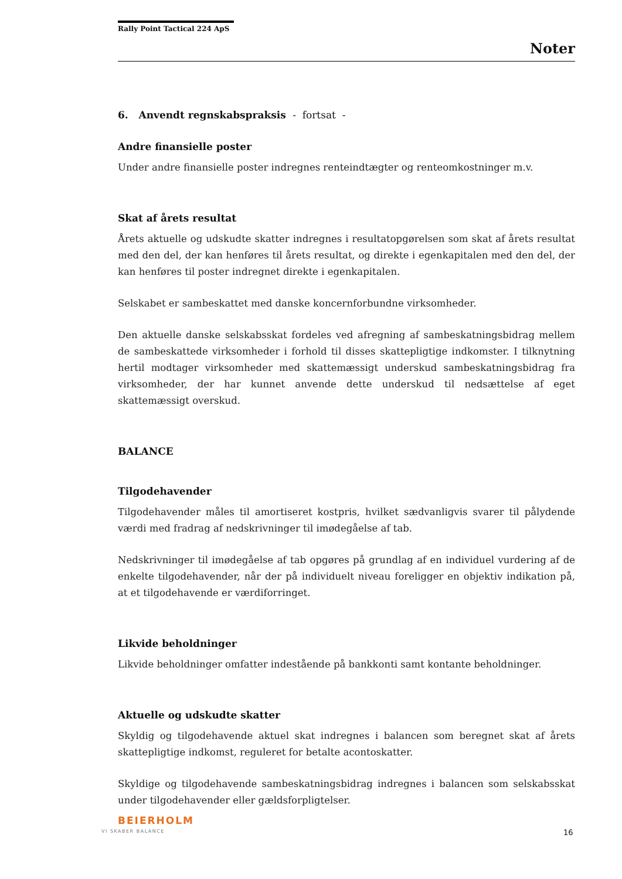Rally Point Tactical 224 ApS
Noter
6. Anvendt regnskabspraksis - fortsat -
Andre finansielle poster
Under andre finansielle poster indregnes renteindtægter og renteomkostninger m.v.
Skat af årets resultat
Årets aktuelle og udskudte skatter indregnes i resultatopgørelsen som skat af årets resultat med den del, der kan henføres til årets resultat, og direkte i egenkapitalen med den del, der kan henføres til poster indregnet direkte i egenkapitalen.
Selskabet er sambeskattet med danske koncernforbundne virksomheder.
Den aktuelle danske selskabsskat fordeles ved afregning af sambeskatningsbidrag mellem de sambeskattede virksomheder i forhold til disses skattepligtige indkomster. I tilknytning hertil modtager virksomheder med skattemæssigt underskud sambeskatningsbidrag fra virksomheder, der har kunnet anvende dette underskud til nedsættelse af eget skattemæssigt overskud.
BALANCE
Tilgodehavender
Tilgodehavender måles til amortiseret kostpris, hvilket sædvanligvis svarer til pålydende værdi med fradrag af nedskrivninger til imødegåelse af tab.
Nedskrivninger til imødegåelse af tab opgøres på grundlag af en individuel vurdering af de enkelte tilgodehavender, når der på individuelt niveau foreligger en objektiv indikation på, at et tilgodehavende er værdiforringet.
Likvide beholdninger
Likvide beholdninger omfatter indestående på bankkonti samt kontante beholdninger.
Aktuelle og udskudte skatter
Skyldig og tilgodehavende aktuel skat indregnes i balancen som beregnet skat af årets skattepligtige indkomst, reguleret for betalte acontoskatter.
Skyldige og tilgodehavende sambeskatningsbidrag indregnes i balancen som selskabsskat under tilgodehavender eller gældsforpligtelser.
BEIERHOLM
VI SKABER BALANCE 16